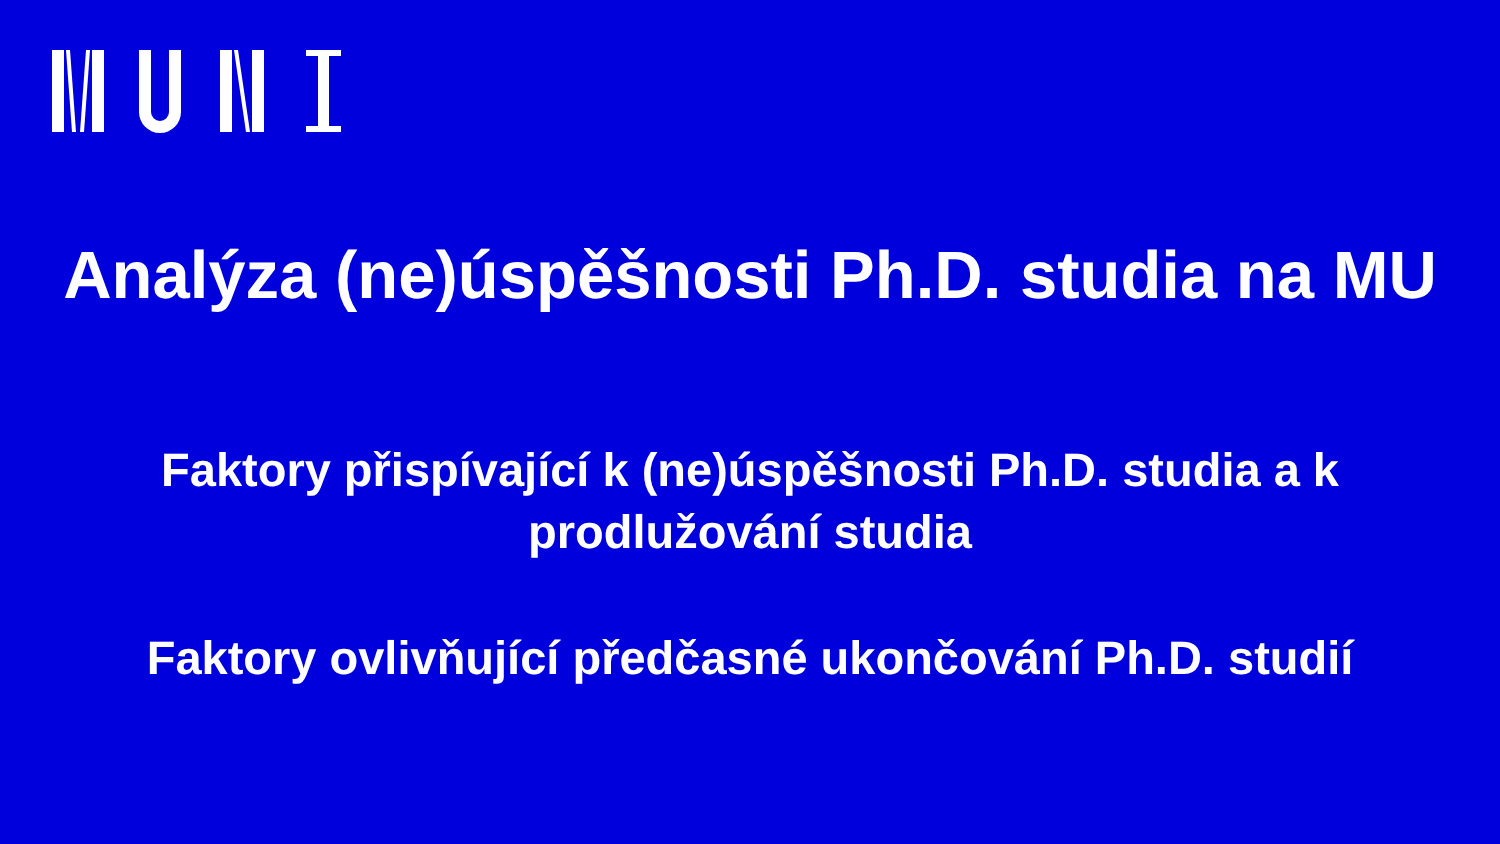Analýza (ne)úspěšnosti Ph.D. studia na MU
Faktory přispívající k (ne)úspěšnosti Ph.D. studia a k
prodlužování studia
Faktory ovlivňující předčasné ukončování Ph.D. studií